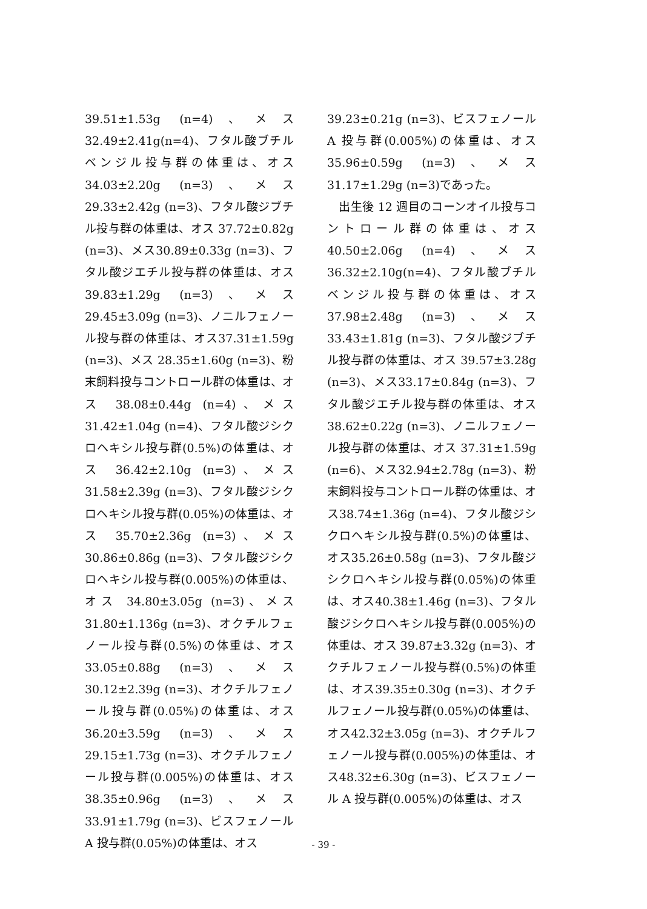39.51±1.53g (n=4)、メス32.49±2.41g(n=4)、フタル酸ブチルベンジル投与群の体重は、オス34.03±2.20g (n=3)、メス 29.33±2.42g (n=3)、フタル酸ジブチル投与群の体重は、オス 37.72±0.82g (n=3)、メス30.89±0.33g (n=3)、フタル酸ジエチル投与群の体重は、オス 39.83±1.29g (n=3)、メス 29.45±3.09g (n=3)、ノニルフェノール投与群の体重は、オス37.31±1.59g (n=3)、メス 28.35±1.60g (n=3)、粉末飼料投与コントロール群の体重は、オス 38.08±0.44g (n=4)、メス 31.42±1.04g (n=4)、フタル酸ジシクロヘキシル投与群(0.5%)の体重は、オス 36.42±2.10g (n=3)、メス31.58±2.39g (n=3)、フタル酸ジシクロヘキシル投与群(0.05%)の体重は、オス 35.70±2.36g (n=3)、メス30.86±0.86g (n=3)、フタル酸ジシクロヘキシル投与群(0.005%)の体重は、オス 34.80±3.05g (n=3)、メス31.80±1.136g (n=3)、オクチルフェノール投与群(0.5%)の体重は、オス33.05±0.88g (n=3)、メス 30.12±2.39g (n=3)、オクチルフェノール投与群(0.05%)の体重は、オス 36.20±3.59g (n=3)、メス 29.15±1.73g (n=3)、オクチルフェノール投与群(0.005%)の体重は、オス 38.35±0.96g (n=3)、メス33.91±1.79g (n=3)、ビスフェノール A 投与群(0.05%)の体重は、オス
39.23±0.21g (n=3)、ビスフェノール A 投与群(0.005%)の体重は、オス35.96±0.59g (n=3)、メス 31.17±1.29g (n=3)であった。
　出生後 12 週目のコーンオイル投与コントロール群の体重は、オス40.50±2.06g (n=4)、メス36.32±2.10g(n=4)、フタル酸ブチルベンジル投与群の体重は、オス37.98±2.48g (n=3)、メス 33.43±1.81g (n=3)、フタル酸ジブチル投与群の体重は、オス 39.57±3.28g (n=3)、メス33.17±0.84g (n=3)、フタル酸ジエチル投与群の体重は、オス 38.62±0.22g (n=3)、ノニルフェノール投与群の体重は、オス 37.31±1.59g (n=6)、メス32.94±2.78g (n=3)、粉末飼料投与コントロール群の体重は、オス38.74±1.36g (n=4)、フタル酸ジシクロヘキシル投与群(0.5%)の体重は、オス35.26±0.58g (n=3)、フタル酸ジシクロヘキシル投与群(0.05%)の体重は、オス40.38±1.46g (n=3)、フタル酸ジシクロヘキシル投与群(0.005%)の体重は、オス 39.87±3.32g (n=3)、オクチルフェノール投与群(0.5%)の体重は、オス39.35±0.30g (n=3)、オクチルフェノール投与群(0.05%)の体重は、オス42.32±3.05g (n=3)、オクチルフェノール投与群(0.005%)の体重は、オス48.32±6.30g (n=3)、ビスフェノール A 投与群(0.005%)の体重は、オス
- 39 -